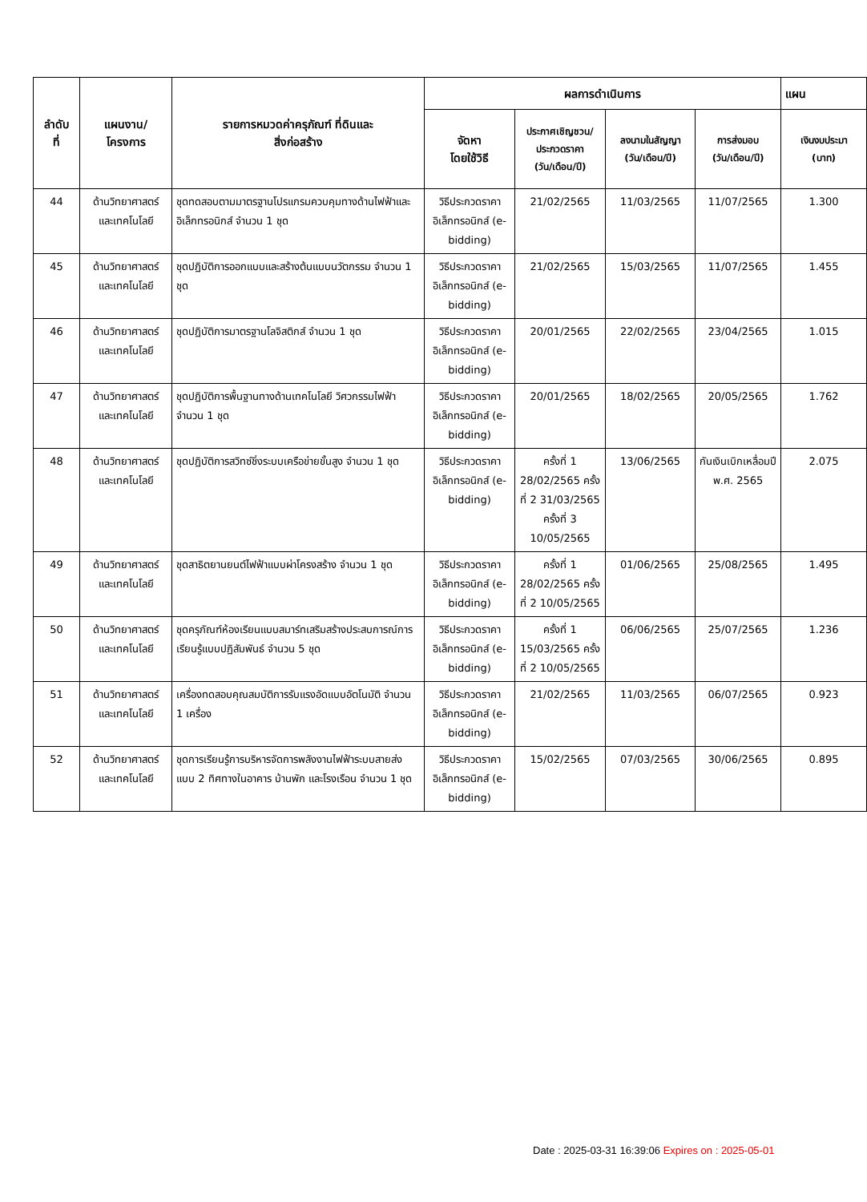| ลำดับ ที่ | แผนงาน/ โครงการ | รายการหมวดค่าครุภัณฑ์ ที่ดินและ สิ่งก่อสร้าง | ผลการดำเนินการ | | | | แผน |
| --- | --- | --- | --- | --- | --- | --- | --- |
| | | | จัดหา โดยใช้วิธี | ประกาศเชิญชวน/ ประกวดราคา (วัน/เดือน/ปี) | ลงนามในสัญญา (วัน/เดือน/ปี) | การส่งมอบ (วัน/เดือน/ปี) | เงินงบประมา (บาท) |
| 44 | ด้านวิทยาศาสตร์ และเทคโนโลยี | ชุดทดสอบตามมาตรฐานโปรแกรมควบคุมทางด้านไฟฟ้าและอิเล็กทรอนิกส์ จำนวน 1 ชุด | วิธีประกวดราคาอิเล็กทรอนิกส์ (e-bidding) | 21/02/2565 | 11/03/2565 | 11/07/2565 | 1.300 |
| 45 | ด้านวิทยาศาสตร์ และเทคโนโลยี | ชุดปฏิบัติการออกแบบและสร้างต้นแบบนวัตกรรม จำนวน 1 ชุด | วิธีประกวดราคาอิเล็กทรอนิกส์ (e-bidding) | 21/02/2565 | 15/03/2565 | 11/07/2565 | 1.455 |
| 46 | ด้านวิทยาศาสตร์ และเทคโนโลยี | ชุดปฏิบัติการมาตรฐานโลจิสติกส์ จำนวน 1 ชุด | วิธีประกวดราคาอิเล็กทรอนิกส์ (e-bidding) | 20/01/2565 | 22/02/2565 | 23/04/2565 | 1.015 |
| 47 | ด้านวิทยาศาสตร์ และเทคโนโลยี | ชุดปฏิบัติการพื้นฐานทางด้านเทคโนโลยี วิศวกรรมไฟฟ้า จำนวน 1 ชุด | วิธีประกวดราคาอิเล็กทรอนิกส์ (e-bidding) | 20/01/2565 | 18/02/2565 | 20/05/2565 | 1.762 |
| 48 | ด้านวิทยาศาสตร์ และเทคโนโลยี | ชุดปฏิบัติการสวิทซ์ชิ่งระบบเครือข่ายขั้นสูง จำนวน 1 ชุด | วิธีประกวดราคาอิเล็กทรอนิกส์ (e-bidding) | ครั้งที่ 1 28/02/2565 ครั้งที่ 2 31/03/2565 ครั้งที่ 3 10/05/2565 | 13/06/2565 | กันเงินเบิกเหลื่อมปี พ.ศ. 2565 | 2.075 |
| 49 | ด้านวิทยาศาสตร์ และเทคโนโลยี | ชุดสาธิตยานยนต์ไฟฟ้าแบบผ่าโครงสร้าง จำนวน 1 ชุด | วิธีประกวดราคาอิเล็กทรอนิกส์ (e-bidding) | ครั้งที่ 1 28/02/2565 ครั้งที่ 2 10/05/2565 | 01/06/2565 | 25/08/2565 | 1.495 |
| 50 | ด้านวิทยาศาสตร์ และเทคโนโลยี | ชุดครุภัณฑ์ห้องเรียนแบบสมาร์ทเสริมสร้างประสบการณ์การเรียนรู้แบบปฏิสัมพันธ์ จำนวน 5 ชุด | วิธีประกวดราคาอิเล็กทรอนิกส์ (e-bidding) | ครั้งที่ 1 15/03/2565 ครั้งที่ 2 10/05/2565 | 06/06/2565 | 25/07/2565 | 1.236 |
| 51 | ด้านวิทยาศาสตร์ และเทคโนโลยี | เครื่องทดสอบคุณสมบัติการรับแรงอัดแบบอัตโนมัติ จำนวน 1 เครื่อง | วิธีประกวดราคาอิเล็กทรอนิกส์ (e-bidding) | 21/02/2565 | 11/03/2565 | 06/07/2565 | 0.923 |
| 52 | ด้านวิทยาศาสตร์ และเทคโนโลยี | ชุดการเรียนรู้การบริหารจัดการพลังงานไฟฟ้าระบบสายส่งแบบ 2 ทิศทางในอาคาร บ้านพัก และโรงเรือน จำนวน 1 ชุด | วิธีประกวดราคาอิเล็กทรอนิกส์ (e-bidding) | 15/02/2565 | 07/03/2565 | 30/06/2565 | 0.895 |
Date : 2025-03-31 16:39:06 Expires on : 2025-05-01